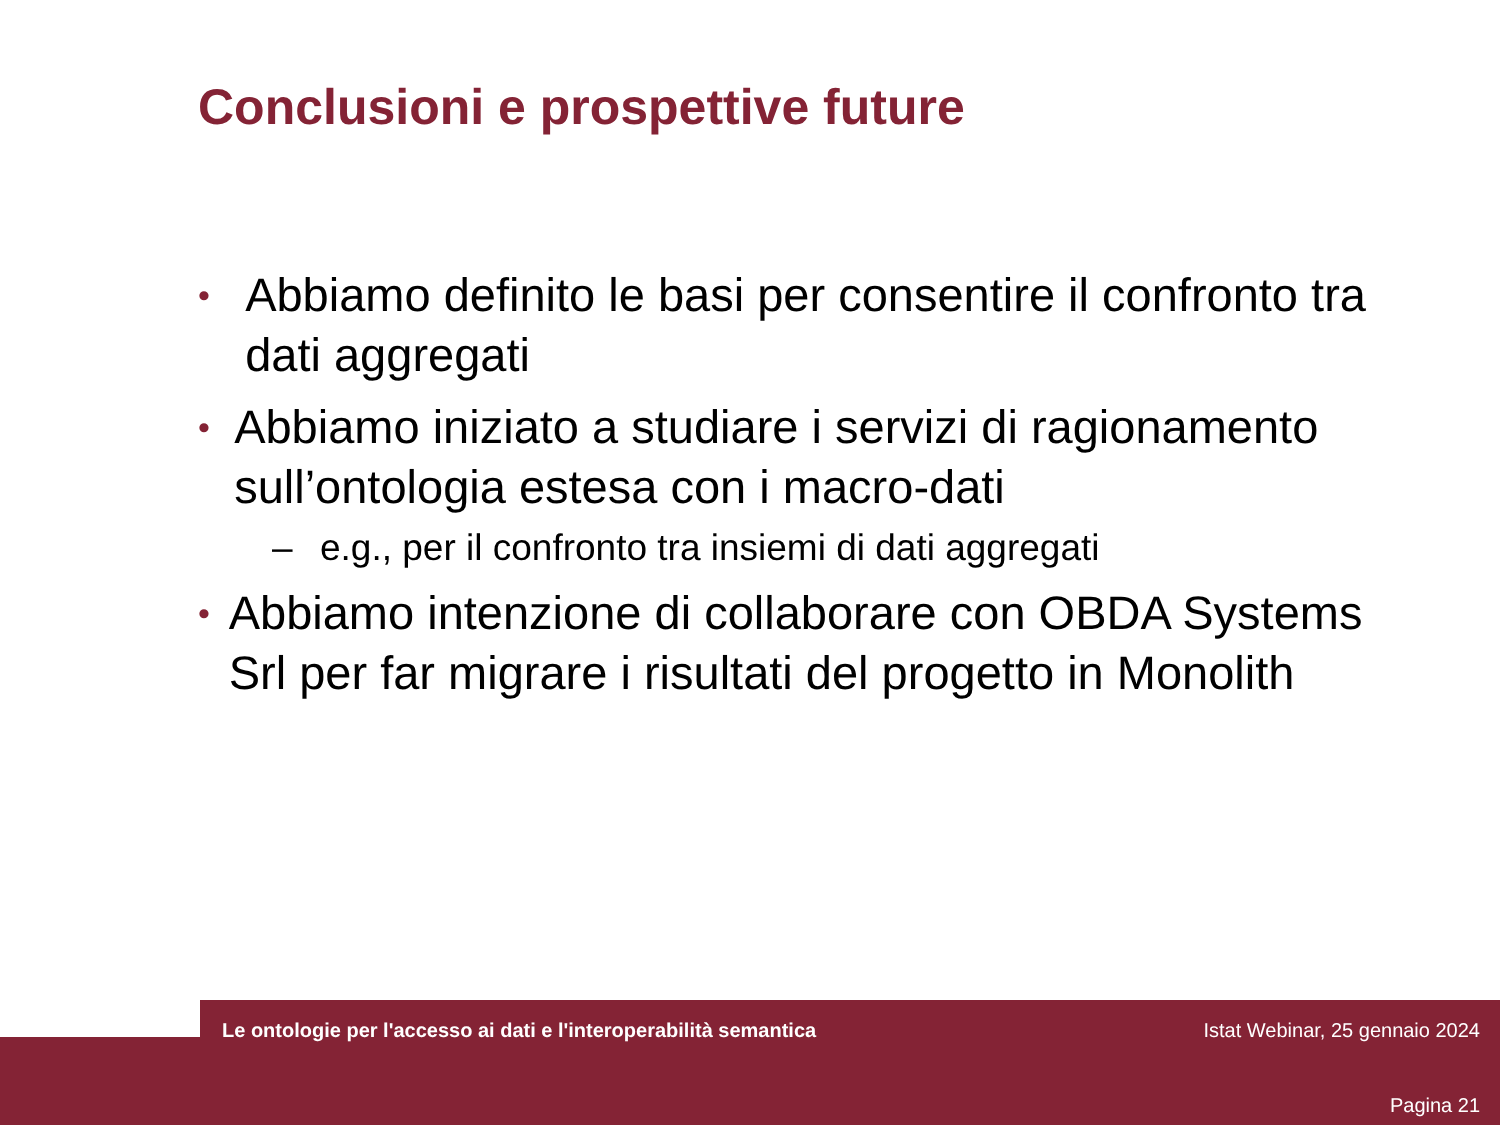Conclusioni e prospettive future
• Abbiamo definito le basi per consentire il confronto tra dati aggregati
• Abbiamo iniziato a studiare i servizi di ragionamento sull’ontologia estesa con i macro-dati
– e.g., per il confronto tra insiemi di dati aggregati
• Abbiamo intenzione di collaborare con OBDA Systems Srl per far migrare i risultati del progetto in Monolith
Le ontologie per l'accesso ai dati e l'interoperabilità semantica Istat Webinar, 25 gennaio 2024
Pagina 21